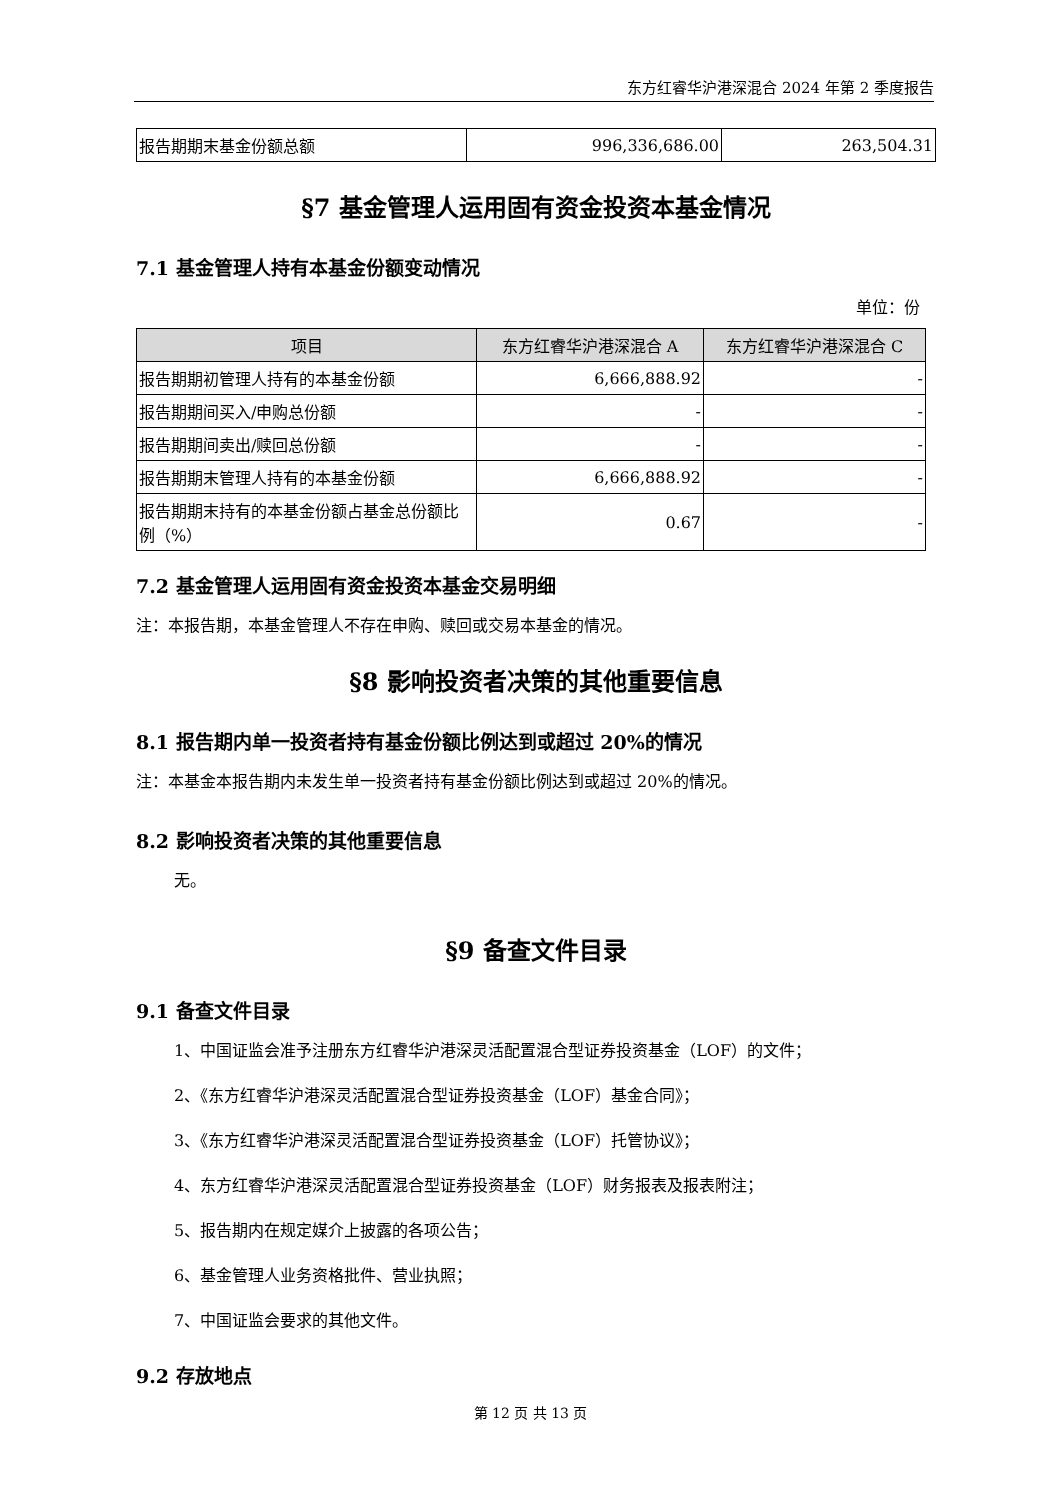东方红睿华沪港深混合 2024 年第 2 季度报告
| 报告期期末基金份额总额 | 996,336,686.00 | 263,504.31 |
§7 基金管理人运用固有资金投资本基金情况
7.1 基金管理人持有本基金份额变动情况
单位：份
| 项目 | 东方红睿华沪港深混合 A | 东方红睿华沪港深混合 C |
| --- | --- | --- |
| 报告期期初管理人持有的本基金份额 | 6,666,888.92 | - |
| 报告期期间买入/申购总份额 | - | - |
| 报告期期间卖出/赎回总份额 | - | - |
| 报告期期末管理人持有的本基金份额 | 6,666,888.92 | - |
| 报告期期末持有的本基金份额占基金总份额比例（%） | 0.67 | - |
7.2 基金管理人运用固有资金投资本基金交易明细
注：本报告期，本基金管理人不存在申购、赎回或交易本基金的情况。
§8 影响投资者决策的其他重要信息
8.1 报告期内单一投资者持有基金份额比例达到或超过 20%的情况
注：本基金本报告期内未发生单一投资者持有基金份额比例达到或超过 20%的情况。
8.2 影响投资者决策的其他重要信息
无。
§9 备查文件目录
9.1 备查文件目录
1、中国证监会准予注册东方红睿华沪港深灵活配置混合型证券投资基金（LOF）的文件；
2、《东方红睿华沪港深灵活配置混合型证券投资基金（LOF）基金合同》；
3、《东方红睿华沪港深灵活配置混合型证券投资基金（LOF）托管协议》；
4、东方红睿华沪港深灵活配置混合型证券投资基金（LOF）财务报表及报表附注；
5、报告期内在规定媒介上披露的各项公告；
6、基金管理人业务资格批件、营业执照；
7、中国证监会要求的其他文件。
9.2 存放地点
第 12 页 共 13 页